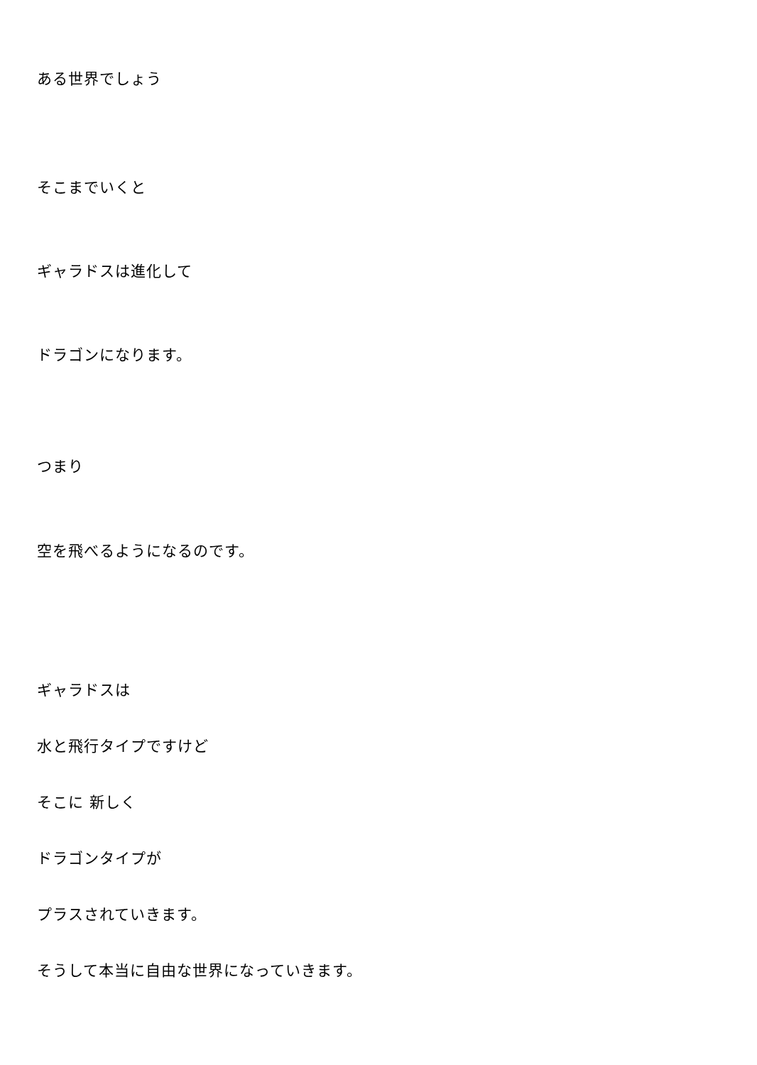ある世界でしょう
そこまでいくと
ギャラドスは進化して
ドラゴンになります。
つまり
空を飛べるようになるのです。
ギャラドスは
水と飛行タイプですけど
そこに 新しく
ドラゴンタイプが
プラスされていきます。
そうして本当に自由な世界になっていきます。